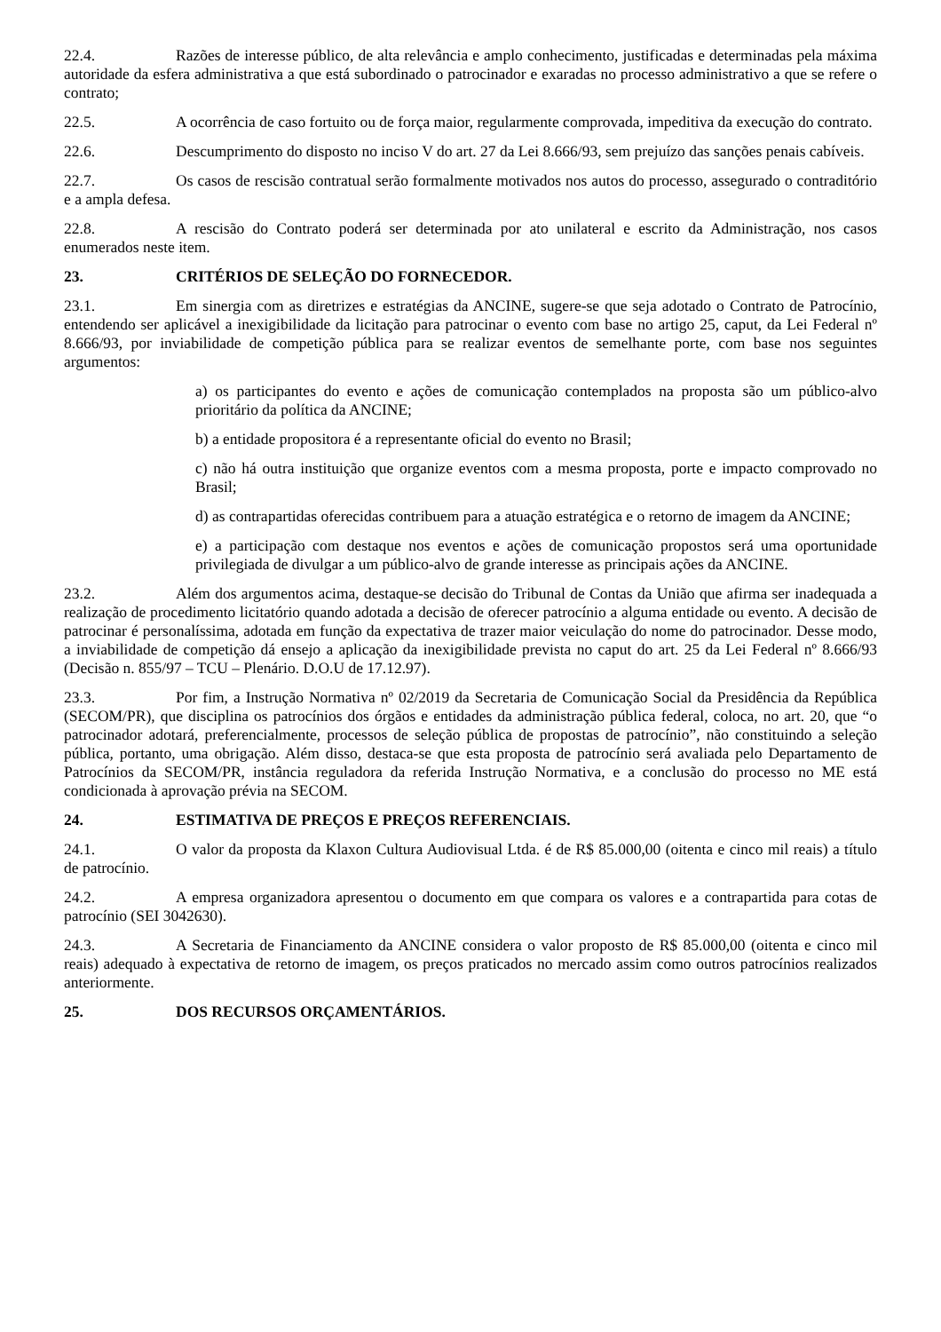22.4. Razões de interesse público, de alta relevância e amplo conhecimento, justificadas e determinadas pela máxima autoridade da esfera administrativa a que está subordinado o patrocinador e exaradas no processo administrativo a que se refere o contrato;
22.5. A ocorrência de caso fortuito ou de força maior, regularmente comprovada, impeditiva da execução do contrato.
22.6. Descumprimento do disposto no inciso V do art. 27 da Lei 8.666/93, sem prejuízo das sanções penais cabíveis.
22.7. Os casos de rescisão contratual serão formalmente motivados nos autos do processo, assegurado o contraditório e a ampla defesa.
22.8. A rescisão do Contrato poderá ser determinada por ato unilateral e escrito da Administração, nos casos enumerados neste item.
23. CRITÉRIOS DE SELEÇÃO DO FORNECEDOR.
23.1. Em sinergia com as diretrizes e estratégias da ANCINE, sugere-se que seja adotado o Contrato de Patrocínio, entendendo ser aplicável a inexigibilidade da licitação para patrocinar o evento com base no artigo 25, caput, da Lei Federal nº 8.666/93, por inviabilidade de competição pública para se realizar eventos de semelhante porte, com base nos seguintes argumentos:
a) os participantes do evento e ações de comunicação contemplados na proposta são um público-alvo prioritário da política da ANCINE;
b) a entidade propositora é a representante oficial do evento no Brasil;
c) não há outra instituição que organize eventos com a mesma proposta, porte e impacto comprovado no Brasil;
d) as contrapartidas oferecidas contribuem para a atuação estratégica e o retorno de imagem da ANCINE;
e) a participação com destaque nos eventos e ações de comunicação propostos será uma oportunidade privilegiada de divulgar a um público-alvo de grande interesse as principais ações da ANCINE.
23.2. Além dos argumentos acima, destaque-se decisão do Tribunal de Contas da União que afirma ser inadequada a realização de procedimento licitatório quando adotada a decisão de oferecer patrocínio a alguma entidade ou evento. A decisão de patrocinar é personalíssima, adotada em função da expectativa de trazer maior veiculação do nome do patrocinador. Desse modo, a inviabilidade de competição dá ensejo a aplicação da inexigibilidade prevista no caput do art. 25 da Lei Federal nº 8.666/93 (Decisão n. 855/97 – TCU – Plenário. D.O.U de 17.12.97).
23.3. Por fim, a Instrução Normativa nº 02/2019 da Secretaria de Comunicação Social da Presidência da República (SECOM/PR), que disciplina os patrocínios dos órgãos e entidades da administração pública federal, coloca, no art. 20, que “o patrocinador adotará, preferencialmente, processos de seleção pública de propostas de patrocínio”, não constituindo a seleção pública, portanto, uma obrigação. Além disso, destaca-se que esta proposta de patrocínio será avaliada pelo Departamento de Patrocínios da SECOM/PR, instância reguladora da referida Instrução Normativa, e a conclusão do processo no ME está condicionada à aprovação prévia na SECOM.
24. ESTIMATIVA DE PREÇOS E PREÇOS REFERENCIAIS.
24.1. O valor da proposta da Klaxon Cultura Audiovisual Ltda. é de R$ 85.000,00 (oitenta e cinco mil reais) a título de patrocínio.
24.2. A empresa organizadora apresentou o documento em que compara os valores e a contrapartida para cotas de patrocínio (SEI 3042630).
24.3. A Secretaria de Financiamento da ANCINE considera o valor proposto de R$ 85.000,00 (oitenta e cinco mil reais) adequado à expectativa de retorno de imagem, os preços praticados no mercado assim como outros patrocínios realizados anteriormente.
25. DOS RECURSOS ORÇAMENTÁRIOS.